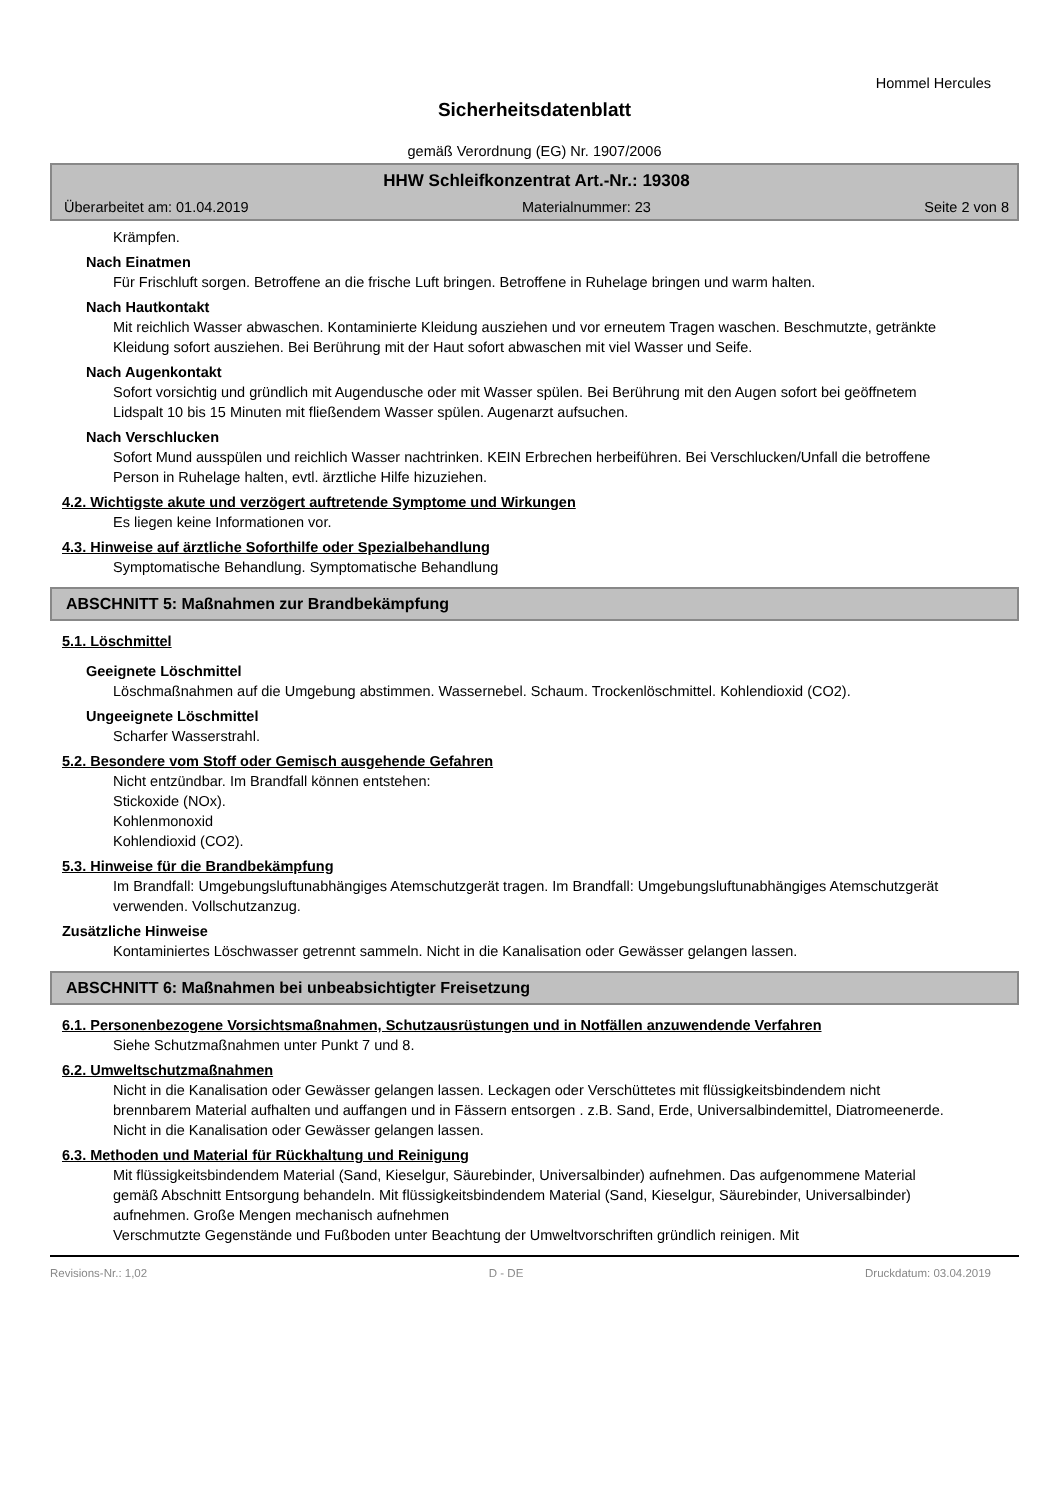Hommel Hercules
Sicherheitsdatenblatt
gemäß Verordnung (EG) Nr. 1907/2006
HHW Schleifkonzentrat Art.-Nr.: 19308
Überarbeitet am: 01.04.2019 Materialnummer: 23 Seite 2 von 8
Krämpfen.
Nach Einatmen
Für Frischluft sorgen. Betroffene an die frische Luft bringen. Betroffene in Ruhelage bringen und warm halten.
Nach Hautkontakt
Mit reichlich Wasser abwaschen. Kontaminierte Kleidung ausziehen und vor erneutem Tragen waschen. Beschmutzte, getränkte Kleidung sofort ausziehen. Bei Berührung mit der Haut sofort abwaschen mit viel Wasser und Seife.
Nach Augenkontakt
Sofort vorsichtig und gründlich mit Augendusche oder mit Wasser spülen. Bei Berührung mit den Augen sofort bei geöffnetem Lidspalt 10 bis 15 Minuten mit fließendem Wasser spülen. Augenarzt aufsuchen.
Nach Verschlucken
Sofort Mund ausspülen und reichlich Wasser nachtrinken. KEIN Erbrechen herbeiführen. Bei Verschlucken/Unfall die betroffene Person in Ruhelage halten, evtl. ärztliche Hilfe hizuziehen.
4.2. Wichtigste akute und verzögert auftretende Symptome und Wirkungen
Es liegen keine Informationen vor.
4.3. Hinweise auf ärztliche Soforthilfe oder Spezialbehandlung
Symptomatische Behandlung. Symptomatische Behandlung
ABSCHNITT 5: Maßnahmen zur Brandbekämpfung
5.1. Löschmittel
Geeignete Löschmittel
Löschmaßnahmen auf die Umgebung abstimmen. Wassernebel. Schaum. Trockenlöschmittel. Kohlendioxid (CO2).
Ungeeignete Löschmittel
Scharfer Wasserstrahl.
5.2. Besondere vom Stoff oder Gemisch ausgehende Gefahren
Nicht entzündbar. Im Brandfall können entstehen:
Stickoxide (NOx).
Kohlenmonoxid
Kohlendioxid (CO2).
5.3. Hinweise für die Brandbekämpfung
Im Brandfall: Umgebungsluftunabhängiges Atemschutzgerät tragen. Im Brandfall: Umgebungsluftunabhängiges Atemschutzgerät verwenden. Vollschutzanzug.
Zusätzliche Hinweise
Kontaminiertes Löschwasser getrennt sammeln. Nicht in die Kanalisation oder Gewässer gelangen lassen.
ABSCHNITT 6: Maßnahmen bei unbeabsichtigter Freisetzung
6.1. Personenbezogene Vorsichtsmaßnahmen, Schutzausrüstungen und in Notfällen anzuwendende Verfahren
Siehe Schutzmaßnahmen unter Punkt 7 und 8.
6.2. Umweltschutzmaßnahmen
Nicht in die Kanalisation oder Gewässer gelangen lassen. Leckagen oder Verschüttetes mit flüssigkeitsbindendem nicht brennbarem Material aufhalten und auffangen und in Fässern entsorgen . z.B. Sand, Erde, Universalbindemittel, Diatromeenerde.
Nicht in die Kanalisation oder Gewässer gelangen lassen.
6.3. Methoden und Material für Rückhaltung und Reinigung
Mit flüssigkeitsbindendem Material (Sand, Kieselgur, Säurebinder, Universalbinder) aufnehmen. Das aufgenommene Material gemäß Abschnitt Entsorgung behandeln. Mit flüssigkeitsbindendem Material (Sand, Kieselgur, Säurebinder, Universalbinder) aufnehmen. Große Mengen mechanisch aufnehmen
Verschmutzte Gegenstände und Fußboden unter Beachtung der Umweltvorschriften gründlich reinigen. Mit
Revisions-Nr.: 1,02 D - DE Druckdatum: 03.04.2019